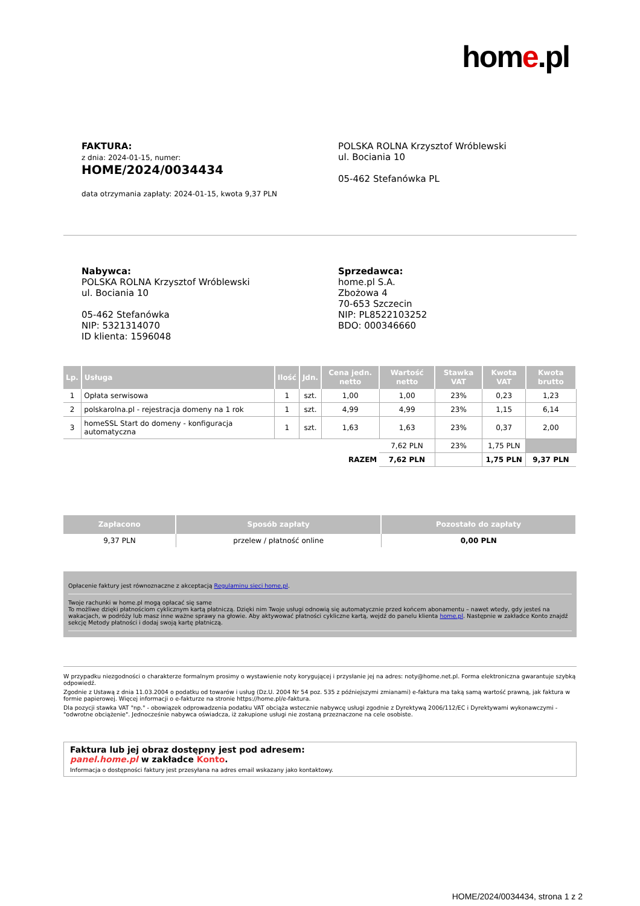home.pl
FAKTURA:
z dnia: 2024-01-15, numer:
HOME/2024/0034434
data otrzymania zapłaty: 2024-01-15, kwota 9,37 PLN
POLSKA ROLNA Krzysztof Wróblewski
ul. Bociania 10
05-462 Stefanówka PL
Nabywca:
POLSKA ROLNA Krzysztof Wróblewski
ul. Bociania 10
05-462 Stefanówka
NIP: 5321314070
ID klienta: 1596048
Sprzedawca:
home.pl S.A.
Zbożowa 4
70-653 Szczecin
NIP: PL8522103252
BDO: 000346660
| Lp. | Usługa | Ilość | Jdn. | Cena jedn. netto | Wartość netto | Stawka VAT | Kwota VAT | Kwota brutto |
| --- | --- | --- | --- | --- | --- | --- | --- | --- |
| 1 | Opłata serwisowa | 1 | szt. | 1,00 | 1,00 | 23% | 0,23 | 1,23 |
| 2 | polskarolna.pl - rejestracja domeny na 1 rok | 1 | szt. | 4,99 | 4,99 | 23% | 1,15 | 6,14 |
| 3 | homeSSL Start do domeny - konfiguracja automatyczna | 1 | szt. | 1,63 | 1,63 | 23% | 0,37 | 2,00 |
| | | | | | 7,62 PLN | 23% | 1,75 PLN | |
| RAZEM | | | | | 7,62 PLN | | 1,75 PLN | 9,37 PLN |
| Zapłacono | Sposób zapłaty | Pozostało do zapłaty |
| --- | --- | --- |
| 9,37 PLN | przelew / płatność online | 0,00 PLN |
Opłacenie faktury jest równoznaczne z akceptacją Regulaminu sieci home.pl.
Twoje rachunki w home.pl mogą opłacać się same
To możliwe dzięki płatnościom cyklicznym kartą płatniczą. Dzięki nim Twoje usługi odnowią się automatycznie przed końcem abonamentu – nawet wtedy, gdy jesteś na wakacjach, w podróży lub masz inne ważne sprawy na głowie. Aby aktywować płatności cykliczne kartą, wejdź do panelu klienta home.pl. Następnie w zakładce Konto znajdź sekcję Metody płatności i dodaj swoją kartę płatniczą.
W przypadku niezgodności o charakterze formalnym prosimy o wystawienie noty korygującej i przysłanie jej na adres: noty@home.net.pl. Forma elektroniczna gwarantuje szybką odpowiedź.
Zgodnie z Ustawą z dnia 11.03.2004 o podatku od towarów i usług (Dz.U. 2004 Nr 54 poz. 535 z późniejszymi zmianami) e-faktura ma taką samą wartość prawną, jak faktura w formie papierowej. Więcej informacji o e-fakturze na stronie https://home.pl/e-faktura.
Dla pozycji stawka VAT "np." - obowiązek odprowadzenia podatku VAT obciąża wstecznie nabywcę usługi zgodnie z Dyrektywą 2006/112/EC i Dyrektywami wykonawczymi - "odwrotne obciążenie". Jednocześnie nabywca oświadcza, iż zakupione usługi nie zostaną przeznaczone na cele osobiste.
Faktura lub jej obraz dostępny jest pod adresem:
panel.home.pl w zakładce Konto.
Informacja o dostępności faktury jest przesyłana na adres email wskazany jako kontaktowy.
HOME/2024/0034434, strona 1 z 2